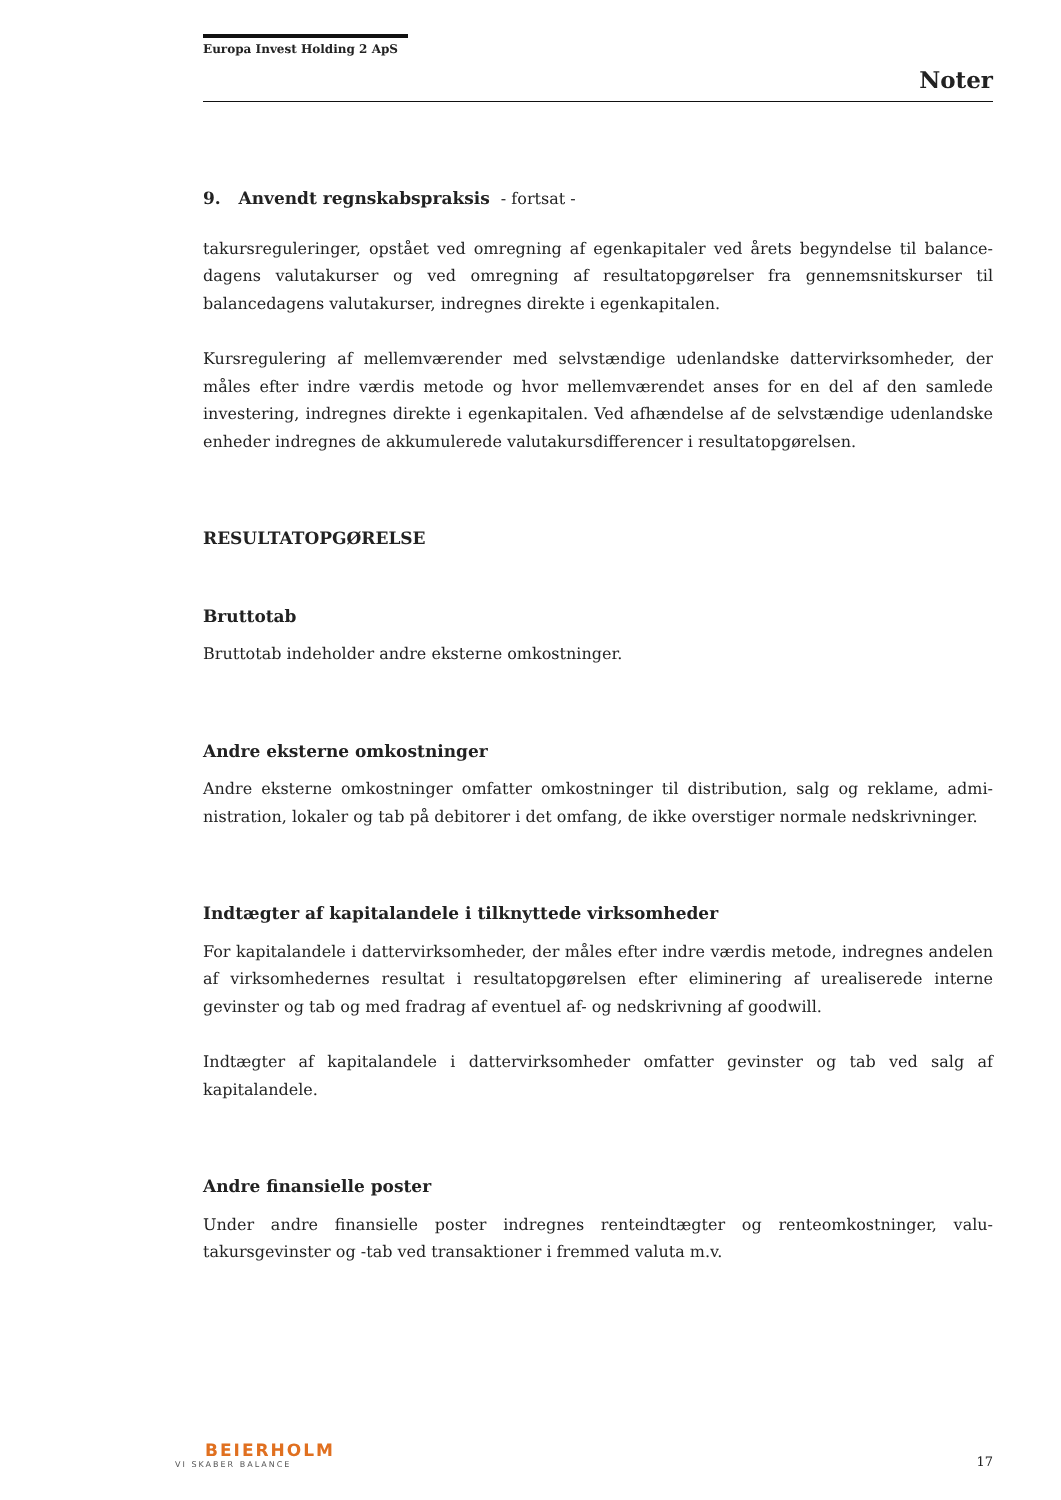Europa Invest Holding 2 ApS
Noter
9. Anvendt regnskabspraksis - fortsat -
takursreguleringer, opstået ved omregning af egenkapitaler ved årets begyndelse til balance­dagens valutakurser og ved omregning af resultatopgørelser fra gennemsnitskurser til balancedagens valutakurser, indregnes direkte i egenkapitalen.
Kursregulering af mellemværender med selvstændige udenlandske dattervirksomheder, der måles efter indre værdis metode og hvor mellemværendet anses for en del af den samlede investering, indregnes direkte i egenkapitalen. Ved afhændelse af de selvstændige udenlandske enheder indregnes de akkumulerede valutakursdifferencer i resultatopgørelsen.
RESULTATOPGØRELSE
Bruttotab
Bruttotab indeholder andre eksterne omkostninger.
Andre eksterne omkostninger
Andre eksterne omkostninger omfatter omkostninger til distribution, salg og reklame, admi­nistration, lokaler og tab på debitorer i det omfang, de ikke overstiger normale nedskrivnin­ger.
Indtægter af kapitalandele i tilknyttede virksomheder
For kapitalandele i dattervirksomheder, der måles efter indre værdis metode, indregnes an­delen af virksomhedernes resultat i resultatopgørelsen efter eliminering af urealiserede inter­ne gevinster og tab og med fradrag af eventuel af- og nedskrivning af goodwill.
Indtægter af kapitalandele i dattervirksomheder omfatter gevinster og tab ved salg af kapitalandele.
Andre finansielle poster
Under andre finansielle poster indregnes renteindtægter og renteomkostninger, valu­takursgevinster og -tab ved transaktioner i fremmed valuta m.v.
BEIERHOLM
VI SKABER BALANCE
17